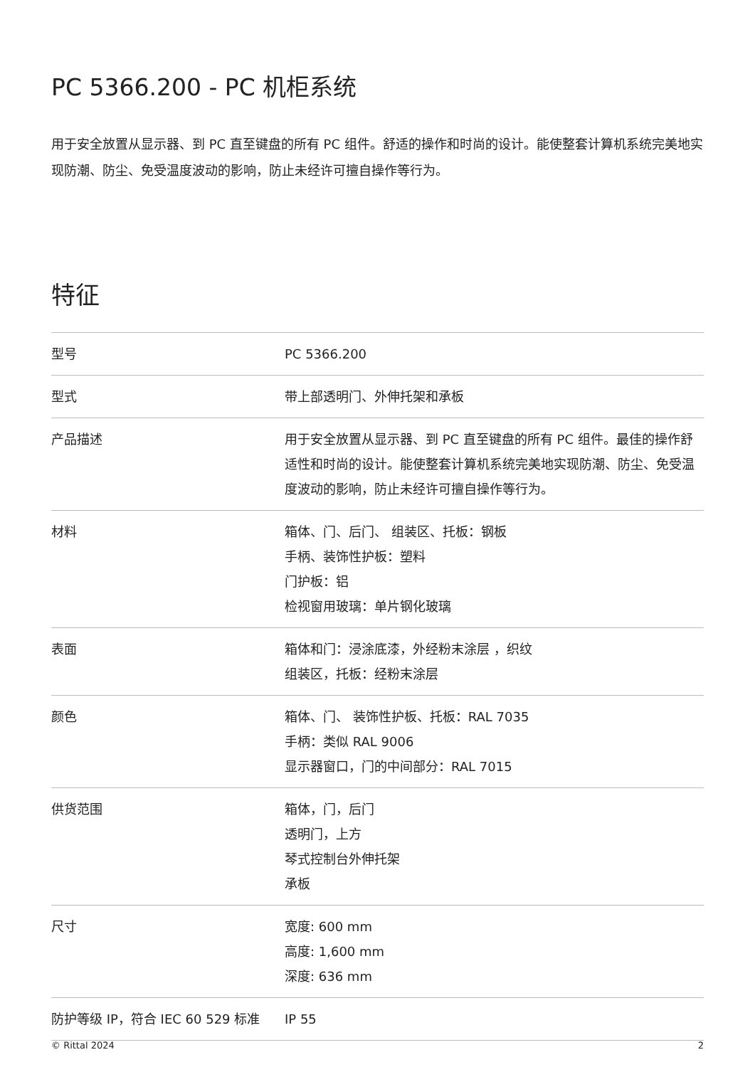PC 5366.200 - PC 机柜系统
用于安全放置从显示器、到 PC 直至键盘的所有 PC 组件。舒适的操作和时尚的设计。能使整套计算机系统完美地实现防潮、防尘、免受温度波动的影响，防止未经许可擅自操作等行为。
特征
| 型号 | PC 5366.200 |
| 型式 | 带上部透明门、外伸托架和承板 |
| 产品描述 | 用于安全放置从显示器、到 PC 直至键盘的所有 PC 组件。最佳的操作舒适性和时尚的设计。能使整套计算机系统完美地实现防潮、防尘、免受温度波动的影响，防止未经许可擅自操作等行为。 |
| 材料 | 箱体、门、后门、 组装区、托板：钢板 手柄、装饰性护板：塑料 门护板：铝 检视窗用玻璃：单片钢化玻璃 |
| 表面 | 箱体和门：浸涂底漆，外经粉末涂层 ，织纹 组装区，托板：经粉末涂层 |
| 颜色 | 箱体、门、 装饰性护板、托板：RAL 7035 手柄：类似 RAL 9006 显示器窗口，门的中间部分：RAL 7015 |
| 供货范围 | 箱体，门，后门 透明门，上方 琴式控制台外伸托架 承板 |
| 尺寸 | 宽度: 600 mm 高度: 1,600 mm 深度: 636 mm |
| 防护等级 IP，符合 IEC 60 529 标准 | IP 55 |
© Rittal 2024 2